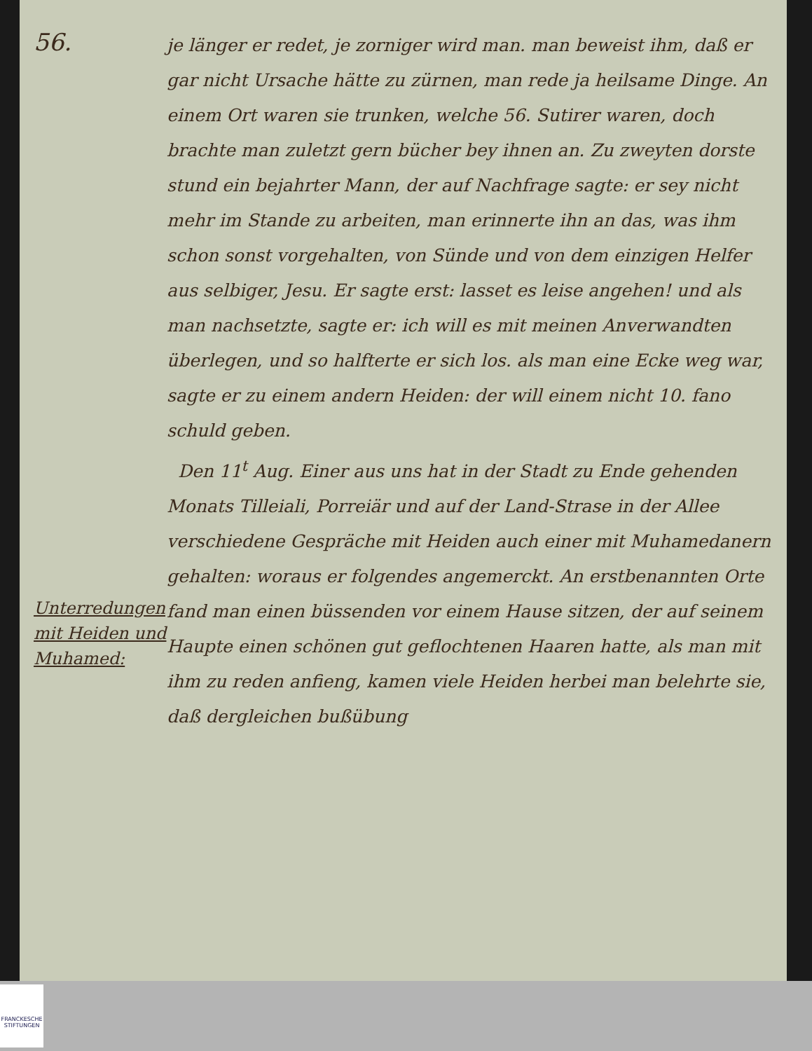56.
Unterredungen mit Heiden und Muhamed:
je länger er redet, je zorniger wird man. man beweist ihm, daß er gar nicht Ursache hätte zu zürnen, man rede ja heilsame Dinge. An einem Ort waren sie trunken, welche 56. Sutirer waren, doch brachte man zuletzt gern bücher bey ihnen an. Zu zweyten dorste stund ein bejahrter Mann, der auf Nachfrage sagte: er sey nicht mehr im Stande zu arbeiten, man erinnerte ihn an das, was ihm schon sonst vorgehalten, von Sünde und von dem einzigen Helfer aus selbiger, Jesu. Er sagte erst: lasset es leise angehen! und als man nachsetzte, sagte er: ich will es mit meinen Anverwandten überlegen, und so halfterte er sich los. als man eine Ecke weg war, sagte er zu einem andern Heiden: der will einem nicht 10. fano schuld geben.
Den 11<sup>t</sup> Aug. Einer aus uns hat in der Stadt zu Ende gehenden Monats Tilleiali, Porreiär und auf der Land-Strase in der Allee verschiedene Gespräche mit Heiden auch einer mit Muhamedanern gehalten: woraus er folgendes angemerckt. An erstbenannten Orte fand man einen büssenden vor einem Hause sitzen, der auf seinem Haupte einen schönen gut geflochtenen Haaren hatte, als man mit ihm zu reden anfieng, kamen viele Heiden herbei man belehrte sie, daß dergleichen bußübung
FRANCKESCHE STIFTUNGEN